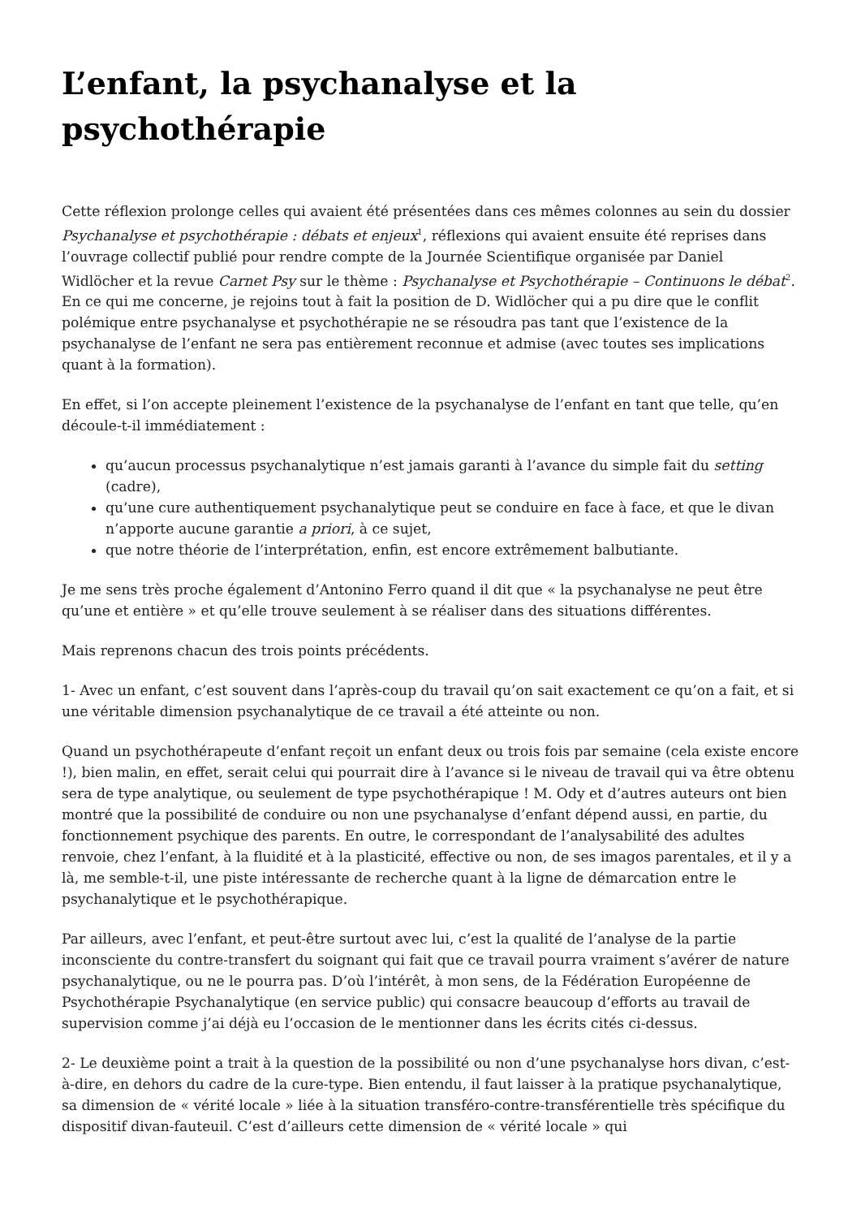L’enfant, la psychanalyse et la psychothérapie
Cette réflexion prolonge celles qui avaient été présentées dans ces mêmes colonnes au sein du dossier Psychanalyse et psychothérapie : débats et enjeux<sup>1</sup>, réflexions qui avaient ensuite été reprises dans l’ouvrage collectif publié pour rendre compte de la Journée Scientifique organisée par Daniel Widlöcher et la revue Carnet Psy sur le thème : Psychanalyse et Psychothérapie – Continuons le débat<sup>2</sup>. En ce qui me concerne, je rejoins tout à fait la position de D. Widlöcher qui a pu dire que le conflit polémique entre psychanalyse et psychothérapie ne se résoudra pas tant que l’existence de la psychanalyse de l’enfant ne sera pas entièrement reconnue et admise (avec toutes ses implications quant à la formation).
En effet, si l’on accepte pleinement l’existence de la psychanalyse de l’enfant en tant que telle, qu’en découle-t-il immédiatement :
qu’aucun processus psychanalytique n’est jamais garanti à l’avance du simple fait du setting (cadre),
qu’une cure authentiquement psychanalytique peut se conduire en face à face, et que le divan n’apporte aucune garantie a priori, à ce sujet,
que notre théorie de l’interprétation, enfin, est encore extrêmement balbutiante.
Je me sens très proche également d’Antonino Ferro quand il dit que « la psychanalyse ne peut être qu’une et entière » et qu’elle trouve seulement à se réaliser dans des situations différentes.
Mais reprenons chacun des trois points précédents.
1- Avec un enfant, c’est souvent dans l’après-coup du travail qu’on sait exactement ce qu’on a fait, et si une véritable dimension psychanalytique de ce travail a été atteinte ou non.
Quand un psychothérapeute d’enfant reçoit un enfant deux ou trois fois par semaine (cela existe encore !), bien malin, en effet, serait celui qui pourrait dire à l’avance si le niveau de travail qui va être obtenu sera de type analytique, ou seulement de type psychothérapique ! M. Ody et d’autres auteurs ont bien montré que la possibilité de conduire ou non une psychanalyse d’enfant dépend aussi, en partie, du fonctionnement psychique des parents. En outre, le correspondant de l’analysabilité des adultes renvoie, chez l’enfant, à la fluidité et à la plasticité, effective ou non, de ses imagos parentales, et il y a là, me semble-t-il, une piste intéressante de recherche quant à la ligne de démarcation entre le psychanalytique et le psychothérapique.
Par ailleurs, avec l’enfant, et peut-être surtout avec lui, c’est la qualité de l’analyse de la partie inconsciente du contre-transfert du soignant qui fait que ce travail pourra vraiment s’avérer de nature psychanalytique, ou ne le pourra pas. D’où l’intérêt, à mon sens, de la Fédération Européenne de Psychothérapie Psychanalytique (en service public) qui consacre beaucoup d’efforts au travail de supervision comme j’ai déjà eu l’occasion de le mentionner dans les écrits cités ci-dessus.
2- Le deuxième point a trait à la question de la possibilité ou non d’une psychanalyse hors divan, c’est-à-dire, en dehors du cadre de la cure-type. Bien entendu, il faut laisser à la pratique psychanalytique, sa dimension de « vérité locale » liée à la situation transféro-contre-transférentielle très spécifique du dispositif divan-fauteuil. C’est d’ailleurs cette dimension de « vérité locale » qui